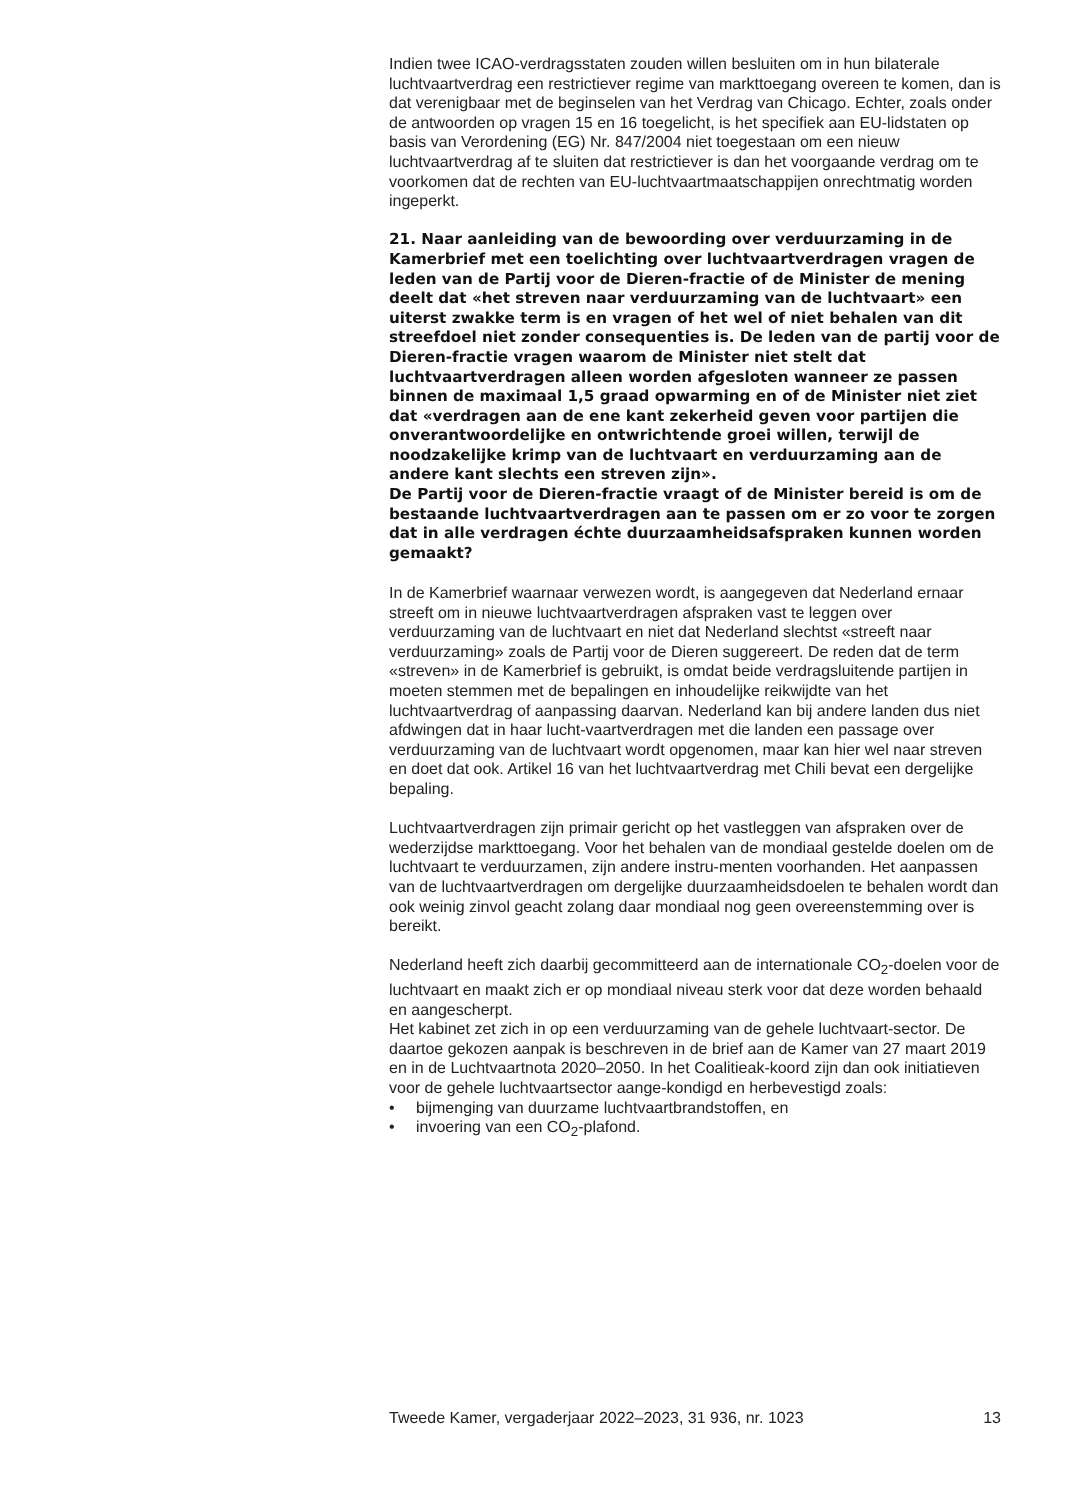Indien twee ICAO-verdragsstaten zouden willen besluiten om in hun bilaterale luchtvaartverdrag een restrictiever regime van markttoegang overeen te komen, dan is dat verenigbaar met de beginselen van het Verdrag van Chicago. Echter, zoals onder de antwoorden op vragen 15 en 16 toegelicht, is het specifiek aan EU-lidstaten op basis van Verordening (EG) Nr. 847/2004 niet toegestaan om een nieuw luchtvaartverdrag af te sluiten dat restrictiever is dan het voorgaande verdrag om te voorkomen dat de rechten van EU-luchtvaartmaatschappijen onrechtmatig worden ingeperkt.
21. Naar aanleiding van de bewoording over verduurzaming in de Kamerbrief met een toelichting over luchtvaartverdragen vragen de leden van de Partij voor de Dieren-fractie of de Minister de mening deelt dat «het streven naar verduurzaming van de luchtvaart» een uiterst zwakke term is en vragen of het wel of niet behalen van dit streefdoel niet zonder consequenties is. De leden van de partij voor de Dieren-fractie vragen waarom de Minister niet stelt dat luchtvaartverdragen alleen worden afgesloten wanneer ze passen binnen de maximaal 1,5 graad opwarming en of de Minister niet ziet dat «verdragen aan de ene kant zekerheid geven voor partijen die onverantwoordelijke en ontwrichtende groei willen, terwijl de noodzakelijke krimp van de luchtvaart en verduurzaming aan de andere kant slechts een streven zijn».
De Partij voor de Dieren-fractie vraagt of de Minister bereid is om de bestaande luchtvaartverdragen aan te passen om er zo voor te zorgen dat in alle verdragen échte duurzaamheidsafspraken kunnen worden gemaakt?
In de Kamerbrief waarnaar verwezen wordt, is aangegeven dat Nederland ernaar streeft om in nieuwe luchtvaartverdragen afspraken vast te leggen over verduurzaming van de luchtvaart en niet dat Nederland slechtst «streeft naar verduurzaming» zoals de Partij voor de Dieren suggereert. De reden dat de term «streven» in de Kamerbrief is gebruikt, is omdat beide verdragsluitende partijen in moeten stemmen met de bepalingen en inhoudelijke reikwijdte van het luchtvaartverdrag of aanpassing daarvan. Nederland kan bij andere landen dus niet afdwingen dat in haar lucht-vaartverdragen met die landen een passage over verduurzaming van de luchtvaart wordt opgenomen, maar kan hier wel naar streven en doet dat ook. Artikel 16 van het luchtvaartverdrag met Chili bevat een dergelijke bepaling.
Luchtvaartverdragen zijn primair gericht op het vastleggen van afspraken over de wederzijdse markttoegang. Voor het behalen van de mondiaal gestelde doelen om de luchtvaart te verduurzamen, zijn andere instru-menten voorhanden. Het aanpassen van de luchtvaartverdragen om dergelijke duurzaamheidsdoelen te behalen wordt dan ook weinig zinvol geacht zolang daar mondiaal nog geen overeenstemming over is bereikt.
Nederland heeft zich daarbij gecommitteerd aan de internationale CO<sub>2</sub>-doelen voor de luchtvaart en maakt zich er op mondiaal niveau sterk voor dat deze worden behaald en aangescherpt.
Het kabinet zet zich in op een verduurzaming van de gehele luchtvaart-sector. De daartoe gekozen aanpak is beschreven in de brief aan de Kamer van 27 maart 2019 en in de Luchtvaartnota 2020–2050. In het Coalitieak-koord zijn dan ook initiatieven voor de gehele luchtvaartsector aange-kondigd en herbevestigd zoals:
• bijmenging van duurzame luchtvaartbrandstoffen, en
• invoering van een CO<sub>2</sub>-plafond.
Tweede Kamer, vergaderjaar 2022–2023, 31 936, nr. 1023 13